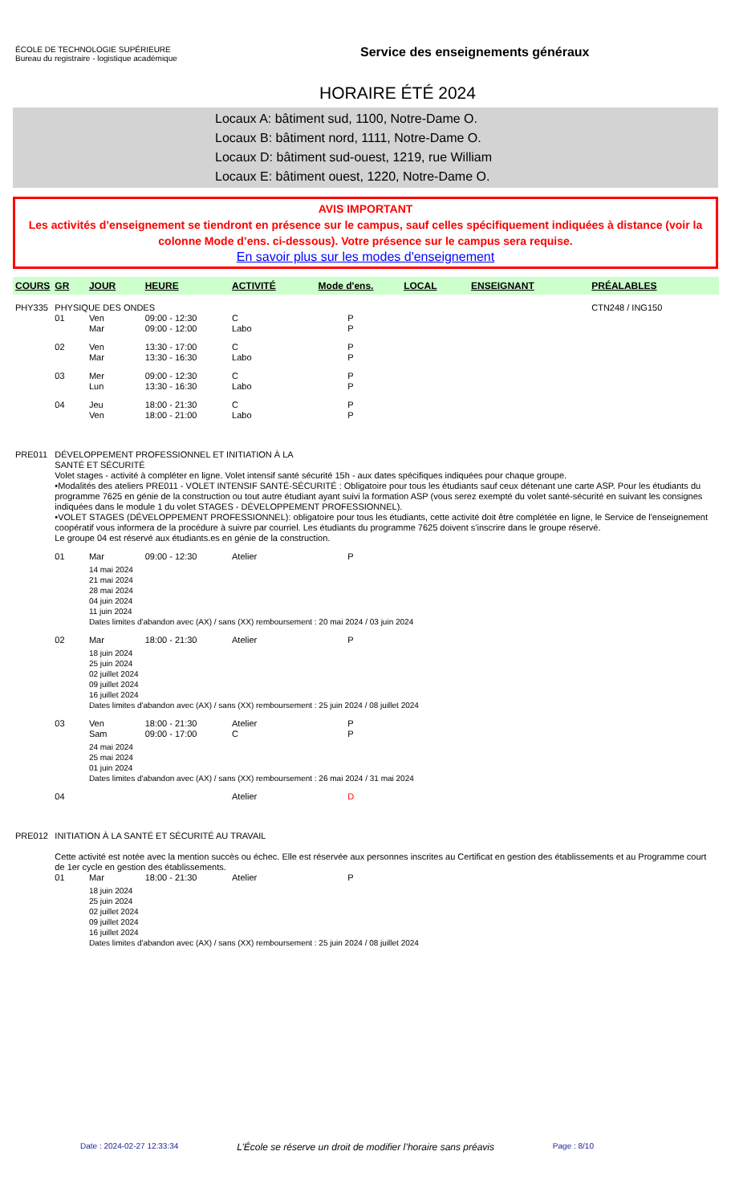ÉCOLE DE TECHNOLOGIE SUPÉRIEURE
Bureau du registraire - logistique académique
Service des enseignements généraux
HORAIRE ÉTÉ 2024
Locaux A: bâtiment sud, 1100, Notre-Dame O.
Locaux B: bâtiment nord, 1111, Notre-Dame O.
Locaux D: bâtiment sud-ouest, 1219, rue William
Locaux E: bâtiment ouest, 1220, Notre-Dame O.
AVIS IMPORTANT
Les activités d’enseignement se tiendront en présence sur le campus, sauf celles spécifiquement indiquées à distance (voir la colonne Mode d’ens. ci-dessous). Votre présence sur le campus sera requise.
En savoir plus sur les modes d'enseignement
| COURS | GR | JOUR | HEURE | ACTIVITÉ | Mode d'ens. | LOCAL | ENSEIGNANT | PRÉALABLES |
| --- | --- | --- | --- | --- | --- | --- | --- | --- |
| PHY335 | PHYSIQUE DES ONDES | | | | | | | CTN248 / ING150 |
| | 01 | Ven Mar | 09:00 - 12:30 09:00 - 12:00 | C Labo | P P | | | |
| | 02 | Ven Mar | 13:30 - 17:00 13:30 - 16:30 | C Labo | P P | | | |
| | 03 | Mer Lun | 09:00 - 12:30 13:30 - 16:30 | C Labo | P P | | | |
| | 04 | Jeu Ven | 18:00 - 21:30 18:00 - 21:00 | C Labo | P P | | | |
| PRE011 | DÉVELOPPEMENT PROFESSIONNEL ET INITIATION À LA SANTÉ ET SÉCURITÉ Volet stages - activité à compléter en ligne. Volet intensif santé sécurité 15h - aux dates spécifiques indiquées pour chaque groupe. •Modalités des ateliers PRE011 - VOLET INTENSIF SANTÉ-SÉCURITÉ : Obligatoire pour tous les étudiants sauf ceux détenant une carte ASP. Pour les étudiants du programme 7625 en génie de la construction ou tout autre étudiant ayant suivi la formation ASP (vous serez exempté du volet santé-sécurité en suivant les consignes indiquées dans le module 1 du volet STAGES - DÉVELOPPEMENT PROFESSIONNEL). •VOLET STAGES (DÉVELOPPEMENT PROFESSIONNEL): obligatoire pour tous les étudiants, cette activité doit être complétée en ligne, le Service de l'enseignement coopératif vous informera de la procédure à suivre par courriel. Les étudiants du programme 7625 doivent s'inscrire dans le groupe réservé. Le groupe 04 est réservé aux étudiants.es en génie de la construction. | | | | | | | |
| | 01 | Mar | 09:00 - 12:30 | Atelier | P | | | |
| | | 14 mai 2024 21 mai 2024 28 mai 2024 04 juin 2024 11 juin 2024 Dates limites d'abandon avec (AX) / sans (XX) remboursement : 20 mai 2024 / 03 juin 2024 | | | | | | |
| | 02 | Mar | 18:00 - 21:30 | Atelier | P | | | |
| | | 18 juin 2024 25 juin 2024 02 juillet 2024 09 juillet 2024 16 juillet 2024 Dates limites d'abandon avec (AX) / sans (XX) remboursement : 25 juin 2024 / 08 juillet 2024 | | | | | | |
| | 03 | Ven Sam | 18:00 - 21:30 09:00 - 17:00 | Atelier C | P P | | | |
| | | 24 mai 2024 25 mai 2024 01 juin 2024 Dates limites d'abandon avec (AX) / sans (XX) remboursement : 26 mai 2024 / 31 mai 2024 | | | | | | |
| | 04 | | | Atelier | D | | | |
| PRE012 | INITIATION À LA SANTÉ ET SÉCURITÉ AU TRAVAIL Cette activité est notée avec la mention succès ou échec. Elle est réservée aux personnes inscrites au Certificat en gestion des établissements et au Programme court de 1er cycle en gestion des établissements. | | | | | | | |
| | 01 | Mar | 18:00 - 21:30 | Atelier | P | | | |
| | | 18 juin 2024 25 juin 2024 02 juillet 2024 09 juillet 2024 16 juillet 2024 Dates limites d'abandon avec (AX) / sans (XX) remboursement : 25 juin 2024 / 08 juillet 2024 | | | | | | |
Date : 2024-02-27 12:33:34 L’École se réserve un droit de modifier l’horaire sans préavis Page : 8/10